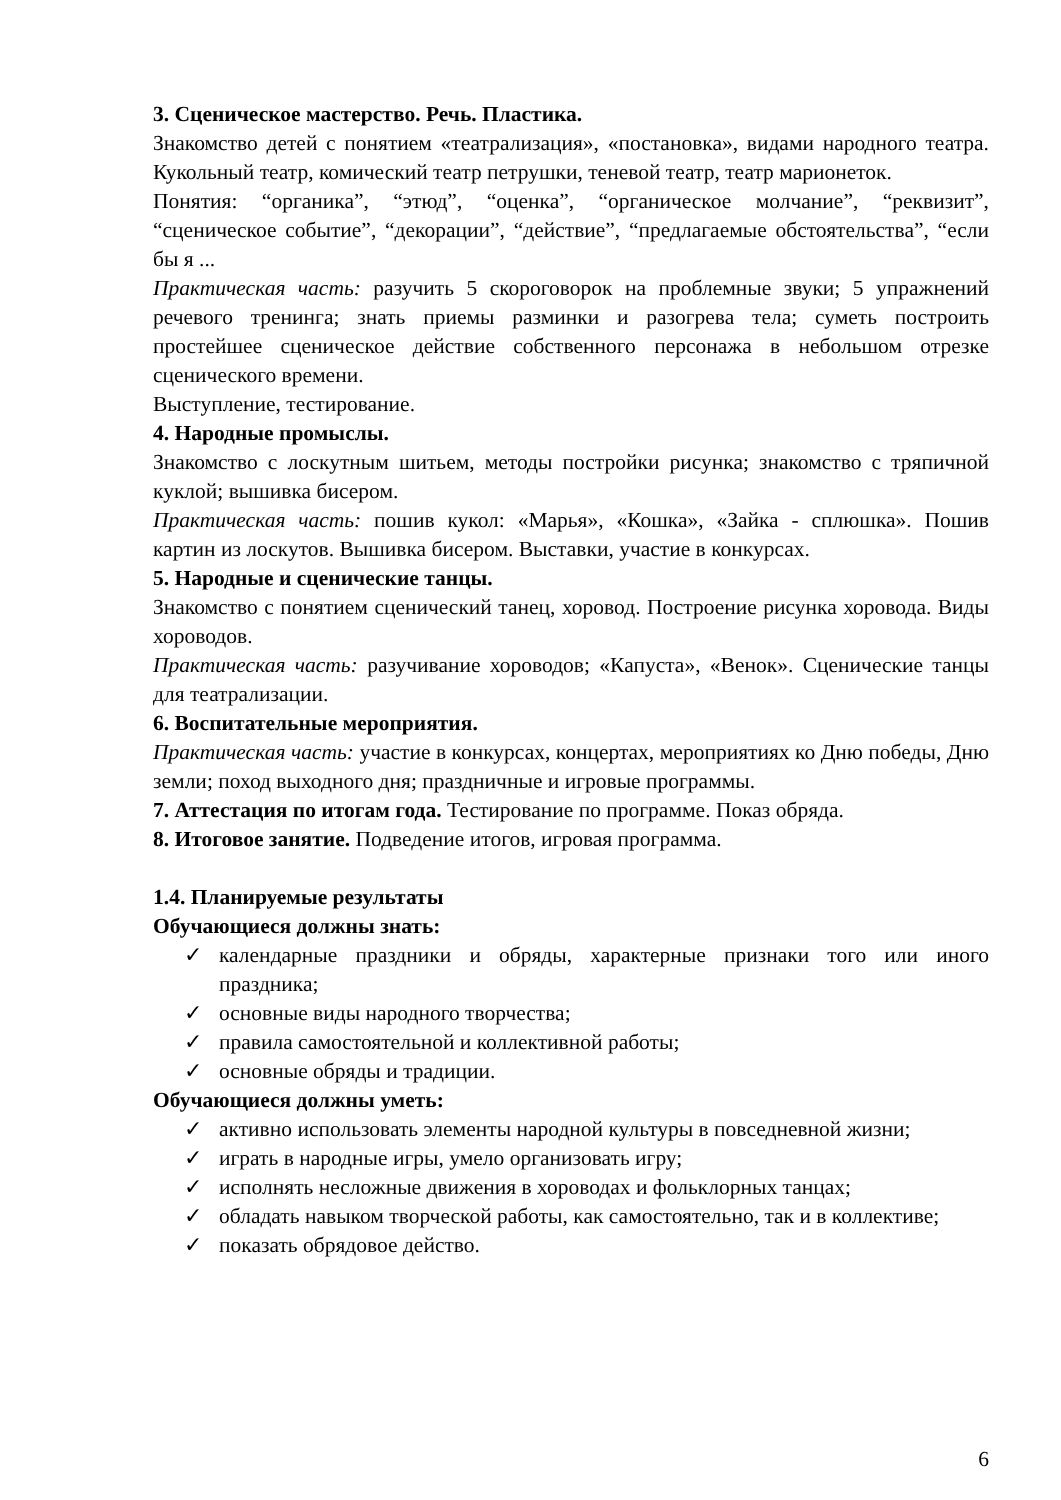3. Сценическое мастерство. Речь. Пластика.
Знакомство детей с понятием «театрализация», «постановка», видами народного театра. Кукольный театр, комический театр петрушки, теневой театр, театр марионеток.
Понятия: “органика”, “этюд”, “оценка”, “органическое молчание”, “реквизит”, “сценическое событие”, “декорации”, “действие”, “предлагаемые обстоятельства”, “если бы я ...
Практическая часть: разучить 5 скороговорок на проблемные звуки; 5 упражнений речевого тренинга; знать приемы разминки и разогрева тела; суметь построить простейшее сценическое действие собственного персонажа в небольшом отрезке сценического времени.
Выступление, тестирование.
4. Народные промыслы.
Знакомство с лоскутным шитьем, методы постройки рисунка; знакомство с тряпичной куклой; вышивка бисером.
Практическая часть: пошив кукол: «Марья», «Кошка», «Зайка - сплюшка». Пошив картин из лоскутов. Вышивка бисером. Выставки, участие в конкурсах.
5. Народные и сценические танцы.
Знакомство с понятием сценический танец, хоровод. Построение рисунка хоровода. Виды хороводов.
Практическая часть: разучивание хороводов; «Капуста», «Венок». Сценические танцы для театрализации.
6. Воспитательные мероприятия.
Практическая часть: участие в конкурсах, концертах, мероприятиях ко Дню победы, Дню земли; поход выходного дня; праздничные и игровые программы.
7. Аттестация по итогам года. Тестирование по программе. Показ обряда.
8. Итоговое занятие. Подведение итогов, игровая программа.
1.4. Планируемые результаты
Обучающиеся должны знать:
✓ календарные праздники и обряды, характерные признаки того или иного праздника;
✓ основные виды народного творчества;
✓ правила самостоятельной и коллективной работы;
✓ основные обряды и традиции.
Обучающиеся должны уметь:
✓ активно использовать элементы народной культуры в повседневной жизни;
✓ играть в народные игры, умело организовать игру;
✓ исполнять несложные движения в хороводах и фольклорных танцах;
✓ обладать навыком творческой работы, как самостоятельно, так и в коллективе;
✓ показать обрядовое действо.
6